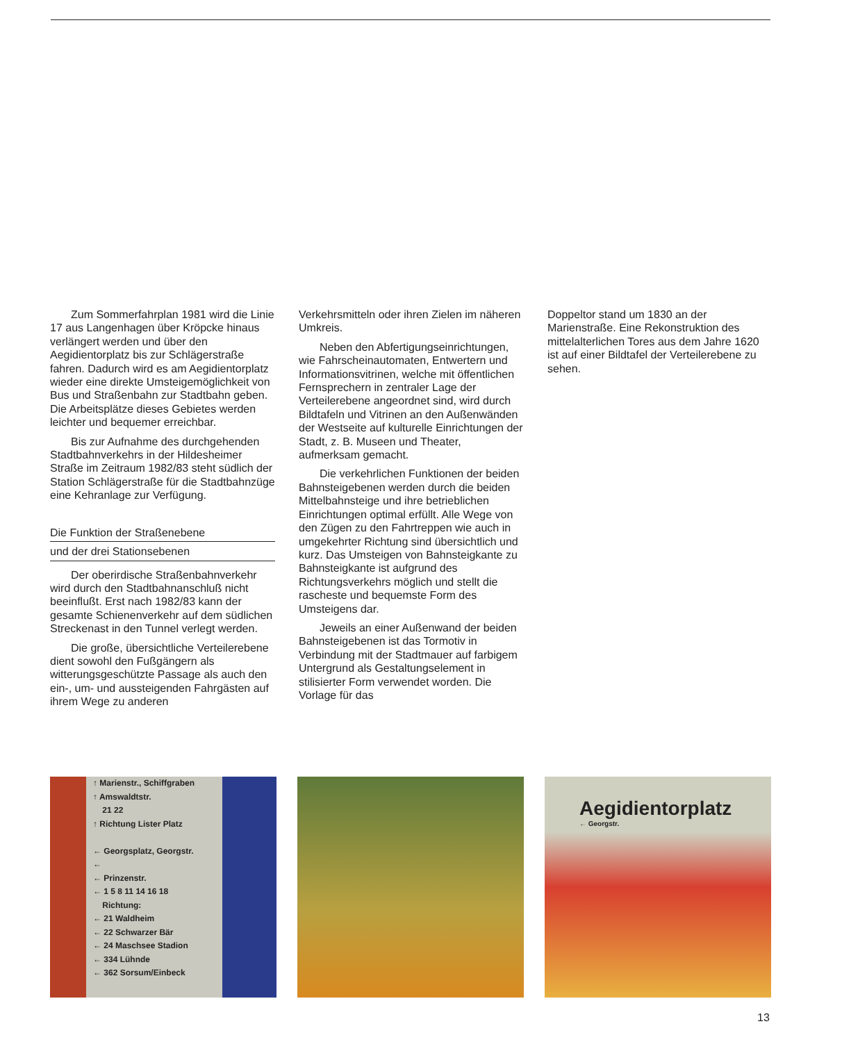Zum Sommerfahrplan 1981 wird die Linie 17 aus Langenhagen über Kröpcke hinaus verlängert werden und über den Aegidientorplatz bis zur Schlägerstraße fahren. Dadurch wird es am Aegidientorplatz wieder eine direkte Umsteigemöglichkeit von Bus und Straßenbahn zur Stadtbahn geben. Die Arbeitsplätze dieses Gebietes werden leichter und bequemer erreichbar.
Bis zur Aufnahme des durchgehenden Stadtbahnverkehrs in der Hildesheimer Straße im Zeitraum 1982/83 steht südlich der Station Schlägerstraße für die Stadtbahnzüge eine Kehranlage zur Verfügung.
Die Funktion der Straßenebene
und der drei Stationsebenen
Der oberirdische Straßenbahnverkehr wird durch den Stadtbahnanschluß nicht beeinflußt. Erst nach 1982/83 kann der gesamte Schienenverkehr auf dem südlichen Streckenast in den Tunnel verlegt werden.
Die große, übersichtliche Verteilerebene dient sowohl den Fußgängern als witterungsgeschützte Passage als auch den ein-, um- und aussteigenden Fahrgästen auf ihrem Wege zu anderen
Verkehrsmitteln oder ihren Zielen im näheren Umkreis.
Neben den Abfertigungseinrichtungen, wie Fahrscheinautomaten, Entwertern und Informationsvitrinen, welche mit öffentlichen Fernsprechern in zentraler Lage der Verteilerebene angeordnet sind, wird durch Bildtafeln und Vitrinen an den Außenwänden der Westseite auf kulturelle Einrichtungen der Stadt, z. B. Museen und Theater, aufmerksam gemacht.
Die verkehrlichen Funktionen der beiden Bahnsteigebenen werden durch die beiden Mittelbahnsteige und ihre betrieblichen Einrichtungen optimal erfüllt. Alle Wege von den Zügen zu den Fahrtreppen wie auch in umgekehrter Richtung sind übersichtlich und kurz. Das Umsteigen von Bahnsteigkante zu Bahnsteigkante ist aufgrund des Richtungsverkehrs möglich und stellt die rascheste und bequemste Form des Umsteigens dar.
Jeweils an einer Außenwand der beiden Bahnsteigebenen ist das Tormotiv in Verbindung mit der Stadtmauer auf farbigem Untergrund als Gestaltungselement in stilisierter Form verwendet worden. Die Vorlage für das
Doppeltor stand um 1830 an der Marienstraße. Eine Rekonstruktion des mittelalterlichen Tores aus dem Jahre 1620 ist auf einer Bildtafel der Verteilerebene zu sehen.
↑ Marienstr., Schiffgraben
↑ Amswaldtstr.
21 22
↑ Richtung Lister Platz
← Georgsplatz, Georgstr.
←
← Prinzenstr.
← 1 5 8 11 14 16 18
Richtung:
← 21 Waldheim
← 22 Schwarzer Bär
← 24 Maschsee Stadion
← 334 Lühnde
← 362 Sorsum/Einbeck
Aegidientorplatz
← Georgstr.
13